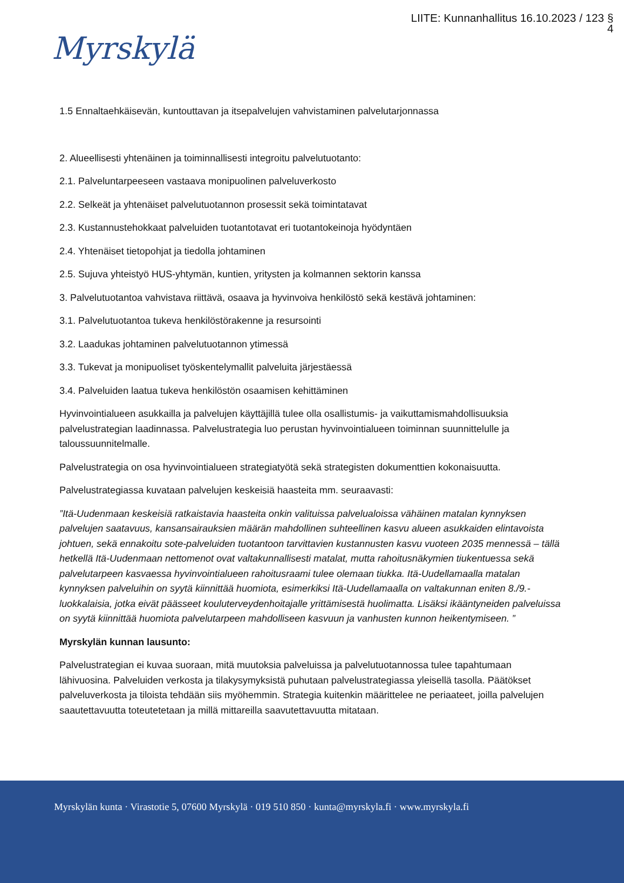LIITE: Kunnanhallitus 16.10.2023 / 123 §
4
Myrskylä
1.5 Ennaltaehkäisevän, kuntouttavan ja itsepalvelujen vahvistaminen palvelutarjonnassa
2. Alueellisesti yhtenäinen ja toiminnallisesti integroitu palvelutuotanto:
2.1. Palveluntarpeeseen vastaava monipuolinen palveluverkosto
2.2. Selkeät ja yhtenäiset palvelutuotannon prosessit sekä toimintatavat
2.3. Kustannustehokkaat palveluiden tuotantotavat eri tuotantokeinoja hyödyntäen
2.4. Yhtenäiset tietopohjat ja tiedolla johtaminen
2.5. Sujuva yhteistyö HUS-yhtymän, kuntien, yritysten ja kolmannen sektorin kanssa
3. Palvelutuotantoa vahvistava riittävä, osaava ja hyvinvoiva henkilöstö sekä kestävä johtaminen:
3.1. Palvelutuotantoa tukeva henkilöstörakenne ja resursointi
3.2. Laadukas johtaminen palvelutuotannon ytimessä
3.3. Tukevat ja monipuoliset työskentelymallit palveluita järjestäessä
3.4. Palveluiden laatua tukeva henkilöstön osaamisen kehittäminen
Hyvinvointialueen asukkailla ja palvelujen käyttäjillä tulee olla osallistumis- ja vaikuttamismahdollisuuksia palvelustrategian laadinnassa. Palvelustrategia luo perustan hyvinvointialueen toiminnan suunnittelulle ja taloussuunnitelmalle.
Palvelustrategia on osa hyvinvointialueen strategiatyötä sekä strategisten dokumenttien kokonaisuutta.
Palvelustrategiassa kuvataan palvelujen keskeisiä haasteita mm. seuraavasti:
”Itä-Uudenmaan keskeisiä ratkaistavia haasteita onkin valituissa palvelualoissa vähäinen matalan kynnyksen palvelujen saatavuus, kansansairauksien määrän mahdollinen suhteellinen kasvu alueen asukkaiden elintavoista johtuen, sekä ennakoitu sote-palveluiden tuotantoon tarvittavien kustannusten kasvu vuoteen 2035 mennessä – tällä hetkellä Itä-Uudenmaan nettomenot ovat valtakunnallisesti matalat, mutta rahoitusnäkymien tiukentuessa sekä palvelutarpeen kasvaessa hyvinvointialueen rahoitusraami tulee olemaan tiukka. Itä-Uudellamaalla matalan kynnyksen palveluihin on syytä kiinnittää huomiota, esimerkiksi Itä-Uudellamaalla on valtakunnan eniten 8./9.-luokkalaisia, jotka eivät päässeet kouluterveydenhoitajalle yrittämisestä huolimatta. Lisäksi ikääntyneiden palveluissa on syytä kiinnittää huomiota palvelutarpeen mahdolliseen kasvuun ja vanhusten kunnon heikentymiseen. ”
Myrskylän kunnan lausunto:
Palvelustrategian ei kuvaa suoraan, mitä muutoksia palveluissa ja palvelutuotannossa tulee tapahtumaan lähivuosina. Palveluiden verkosta ja tilakysymyksistä puhutaan palvelustrategiassa yleisellä tasolla. Päätökset palveluverkosta ja tiloista tehdään siis myöhemmin. Strategia kuitenkin määrittelee ne periaateet, joilla palvelujen saautettavuutta toteutetetaan ja millä mittareilla saavutettavuutta mitataan.
Myrskylän kunta · Virastotie 5, 07600 Myrskylä · 019 510 850 · kunta@myrskyla.fi · www.myrskyla.fi